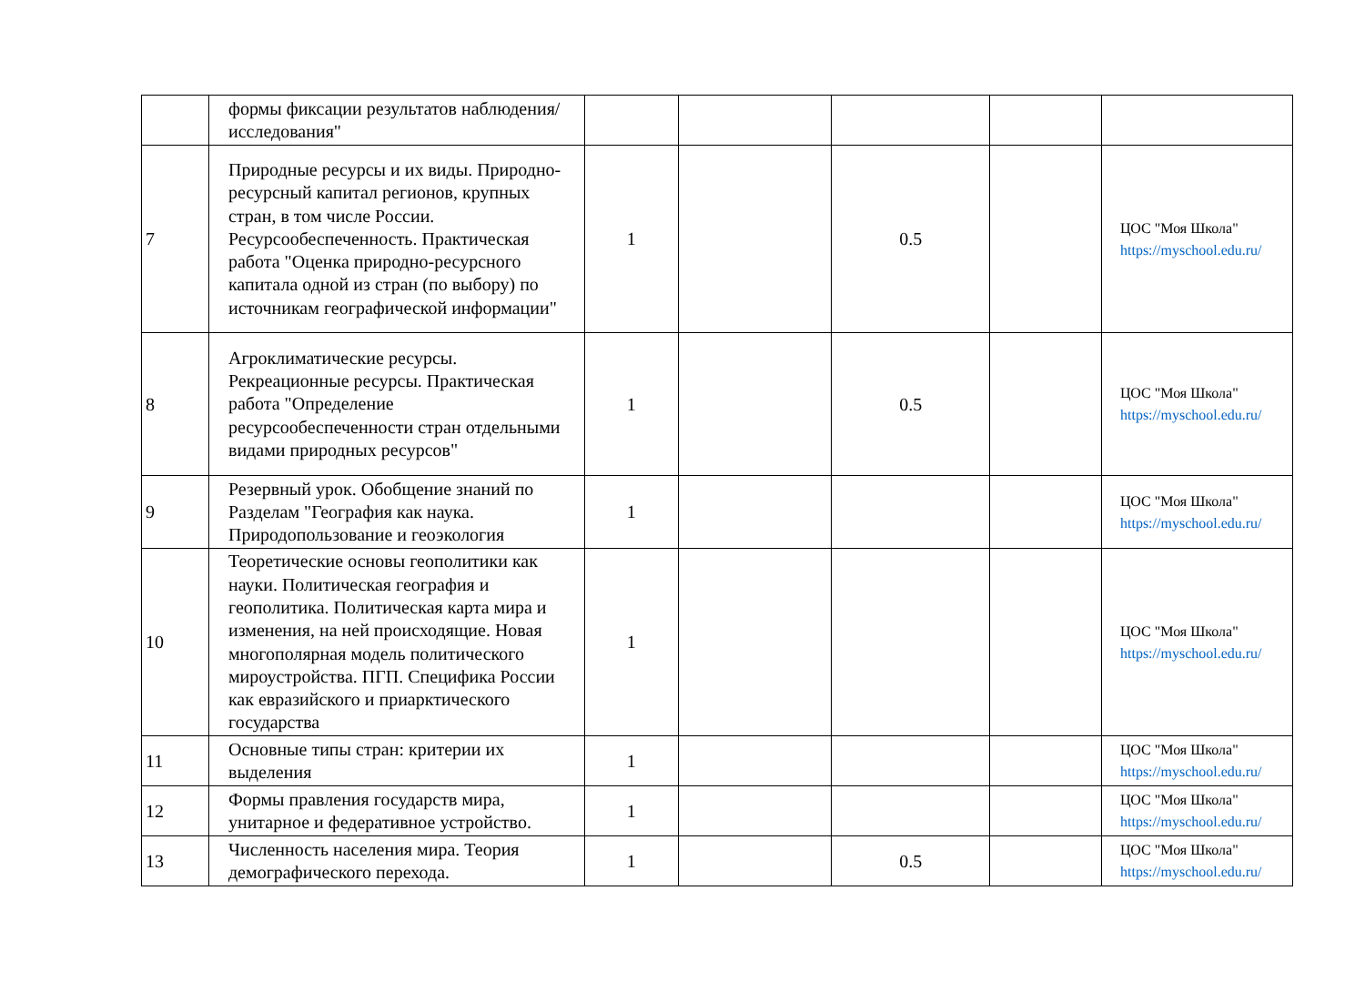| | формы фиксации результатов наблюдения/исследования" | | | | | |
| 7 | Природные ресурсы и их виды. Природно-ресурсный капитал регионов, крупных стран, в том числе России. Ресурсообеспеченность. Практическая работа "Оценка природно-ресурсного капитала одной из стран (по выбору) по источникам географической информации" | 1 | | 0.5 | | ЦОС "Моя Школа" https://myschool.edu.ru/ |
| 8 | Агроклиматические ресурсы. Рекреационные ресурсы. Практическая работа "Определение ресурсообеспеченности стран отдельными видами природных ресурсов" | 1 | | 0.5 | | ЦОС "Моя Школа" https://myschool.edu.ru/ |
| 9 | Резервный урок. Обобщение знаний по Разделам "География как наука. Природопользование и геоэкология | 1 | | | | ЦОС "Моя Школа" https://myschool.edu.ru/ |
| 10 | Теоретические основы геополитики как науки. Политическая география и геополитика. Политическая карта мира и изменения, на ней происходящие. Новая многополярная модель политического мироустройства. ПГП. Специфика России как евразийского и приарктического государства | 1 | | | | ЦОС "Моя Школа" https://myschool.edu.ru/ |
| 11 | Основные типы стран: критерии их выделения | 1 | | | | ЦОС "Моя Школа" https://myschool.edu.ru/ |
| 12 | Формы правления государств мира, унитарное и федеративное устройство. | 1 | | | | ЦОС "Моя Школа" https://myschool.edu.ru/ |
| 13 | Численность населения мира. Теория демографического перехода. | 1 | | 0.5 | | ЦОС "Моя Школа" https://myschool.edu.ru/ |